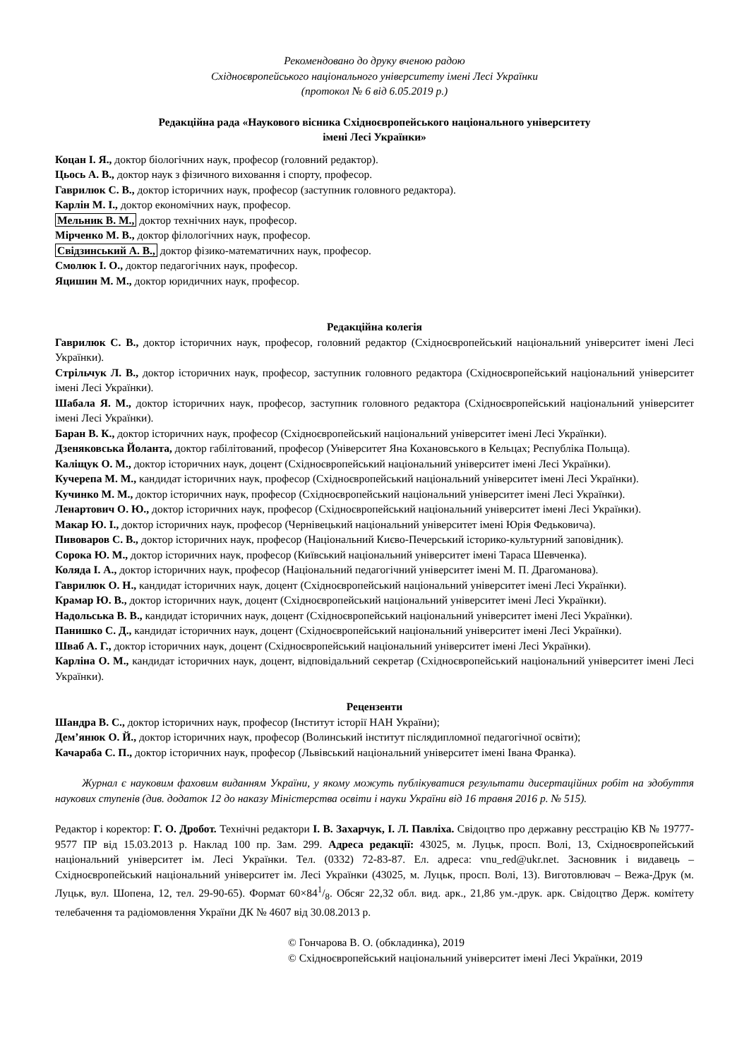Рекомендовано до друку вченою радою
Східноєвропейського національного університету імені Лесі Українки
(протокол № 6 від 6.05.2019 р.)
Редакційна рада «Наукового вісника Східноєвропейського національного університету
імені Лесі Українки»
Коцан І. Я., доктор біологічних наук, професор (головний редактор).
Цьось А. В., доктор наук з фізичного виховання і спорту, професор.
Гаврилюк С. В., доктор історичних наук, професор (заступник головного редактора).
Карлін М. І., доктор економічних наук, професор.
Мельник В. М., доктор технічних наук, професор.
Мірченко М. В., доктор філологічних наук, професор.
Свідзинський А. В., доктор фізико-математичних наук, професор.
Смолюк І. О., доктор педагогічних наук, професор.
Яцишин М. М., доктор юридичних наук, професор.
Редакційна колегія
Гаврилюк С. В., доктор історичних наук, професор, головний редактор (Східноєвропейський національний університет імені Лесі Українки).
Стрільчук Л. В., доктор історичних наук, професор, заступник головного редактора (Східноєвропейський національний університет імені Лесі Українки).
Шабала Я. М., доктор історичних наук, професор, заступник головного редактора (Східноєвропейський національний університет імені Лесі Українки).
Баран В. К., доктор історичних наук, професор (Східноєвропейський національний університет імені Лесі Українки).
Дзеняковська Йоланта, доктор габілітований, професор (Університет Яна Кохановського в Кельцах; Республіка Польща).
Каліщук О. М., доктор історичних наук, доцент (Східноєвропейський національний університет імені Лесі Українки).
Кучерепа М. М., кандидат історичних наук, професор (Східноєвропейський національний університет імені Лесі Українки).
Кучинко М. М., доктор історичних наук, професор (Східноєвропейський національний університет імені Лесі Українки).
Ленартович О. Ю., доктор історичних наук, професор (Східноєвропейський національний університет імені Лесі Українки).
Макар Ю. І., доктор історичних наук, професор (Чернівецький національний університет імені Юрія Федьковича).
Пивоваров С. В., доктор історичних наук, професор (Національний Києво-Печерський історико-культурний заповідник).
Сорока Ю. М., доктор історичних наук, професор (Київський національний університет імені Тараса Шевченка).
Коляда І. А., доктор історичних наук, професор (Національний педагогічний університет імені М. П. Драгоманова).
Гаврилюк О. Н., кандидат історичних наук, доцент (Східноєвропейський національний університет імені Лесі Українки).
Крамар Ю. В., доктор історичних наук, доцент (Східноєвропейський національний університет імені Лесі Українки).
Надольська В. В., кандидат історичних наук, доцент (Східноєвропейський національний університет імені Лесі Українки).
Панишко С. Д., кандидат історичних наук, доцент (Східноєвропейський національний університет імені Лесі Українки).
Шваб А. Г., доктор історичних наук, доцент (Східноєвропейський національний університет імені Лесі Українки).
Карліна О. М., кандидат історичних наук, доцент, відповідальний секретар (Східноєвропейський національний університет імені Лесі Українки).
Рецензенти
Шандра В. С., доктор історичних наук, професор (Інститут історії НАН України);
Дем’янюк О. Й., доктор історичних наук, професор (Волинський інститут післядипломної педагогічної освіти);
Качараба С. П., доктор історичних наук, професор (Львівський національний університет імені Івана Франка).
Журнал є науковим фаховим виданням України, у якому можуть публікуватися результати дисертаційних робіт на здобуття наукових ступенів (див. додаток 12 до наказу Міністерства освіти і науки України від 16 травня 2016 р. № 515).
Редактор і коректор: Г. О. Дробот. Технічні редактори І. В. Захарчук, І. Л. Павліха. Свідоцтво про державну реєстрацію КВ № 19777-9577 ПР від 15.03.2013 р. Наклад 100 пр. Зам. 299. Адреса редакції: 43025, м. Луцьк, просп. Волі, 13, Східноєвропейський національний університет ім. Лесі Українки. Тел. (0332) 72-83-87. Ел. адреса: vnu_red@ukr.net. Засновник і видавець – Східноєвропейський національний університет ім. Лесі Українки (43025, м. Луцьк, просп. Волі, 13). Виготовлювач – Вежа-Друк (м. Луцьк, вул. Шопена, 12, тел. 29-90-65). Формат 60×841/8. Обсяг 22,32 обл. вид. арк., 21,86 ум.-друк. арк. Свідоцтво Держ. комітету телебачення та радіомовлення України ДК № 4607 від 30.08.2013 р.
© Гончарова В. О. (обкладинка), 2019
© Східноєвропейський національний університет імені Лесі Українки, 2019